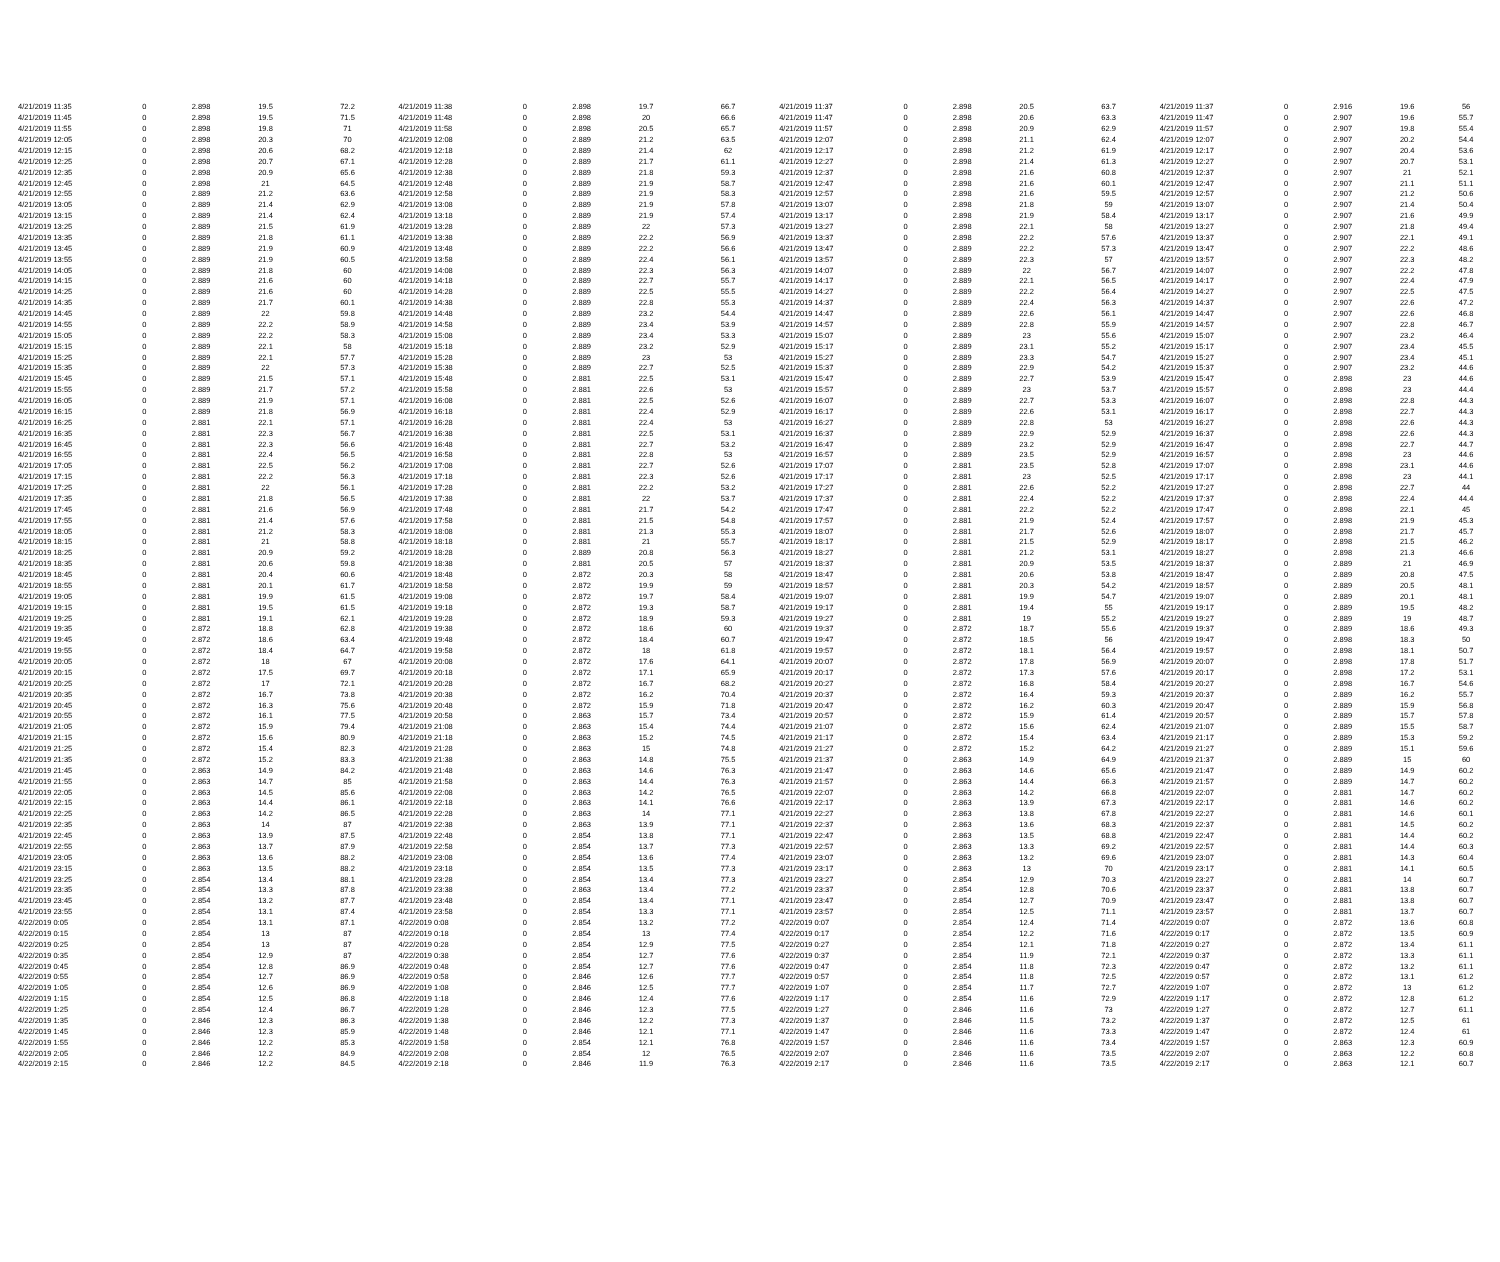| 4/21/2019 11:35 | 0 | 2.898 | 19.5 | 72.2 | 4/21/2019 11:38 | 0 | 2.898 | 19.7 | 66.7 | 4/21/2019 11:37 | 0 | 2.898 | 20.5 | 63.7 | 4/21/2019 11:37 | 0 | 2.916 | 19.6 | 56 |
| 4/21/2019 11:45 | 0 | 2.898 | 19.5 | 71.5 | 4/21/2019 11:48 | 0 | 2.898 | 20 | 66.6 | 4/21/2019 11:47 | 0 | 2.898 | 20.6 | 63.3 | 4/21/2019 11:47 | 0 | 2.907 | 19.6 | 55.7 |
| 4/21/2019 11:55 | 0 | 2.898 | 19.8 | 71 | 4/21/2019 11:58 | 0 | 2.898 | 20.5 | 65.7 | 4/21/2019 11:57 | 0 | 2.898 | 20.9 | 62.9 | 4/21/2019 11:57 | 0 | 2.907 | 19.8 | 55.4 |
| 4/21/2019 12:05 | 0 | 2.898 | 20.3 | 70 | 4/21/2019 12:08 | 0 | 2.889 | 21.2 | 63.5 | 4/21/2019 12:07 | 0 | 2.898 | 21.1 | 62.4 | 4/21/2019 12:07 | 0 | 2.907 | 20.2 | 54.4 |
| 4/21/2019 12:15 | 0 | 2.898 | 20.6 | 68.2 | 4/21/2019 12:18 | 0 | 2.889 | 21.4 | 62 | 4/21/2019 12:17 | 0 | 2.898 | 21.2 | 61.9 | 4/21/2019 12:17 | 0 | 2.907 | 20.4 | 53.6 |
| 4/21/2019 12:25 | 0 | 2.898 | 20.7 | 67.1 | 4/21/2019 12:28 | 0 | 2.889 | 21.7 | 61.1 | 4/21/2019 12:27 | 0 | 2.898 | 21.4 | 61.3 | 4/21/2019 12:27 | 0 | 2.907 | 20.7 | 53.1 |
| 4/21/2019 12:35 | 0 | 2.898 | 20.9 | 65.6 | 4/21/2019 12:38 | 0 | 2.889 | 21.8 | 59.3 | 4/21/2019 12:37 | 0 | 2.898 | 21.6 | 60.8 | 4/21/2019 12:37 | 0 | 2.907 | 21 | 52.1 |
| 4/21/2019 12:45 | 0 | 2.898 | 21 | 64.5 | 4/21/2019 12:48 | 0 | 2.889 | 21.9 | 58.7 | 4/21/2019 12:47 | 0 | 2.898 | 21.6 | 60.1 | 4/21/2019 12:47 | 0 | 2.907 | 21.1 | 51.1 |
| 4/21/2019 12:55 | 0 | 2.889 | 21.2 | 63.6 | 4/21/2019 12:58 | 0 | 2.889 | 21.9 | 58.3 | 4/21/2019 12:57 | 0 | 2.898 | 21.6 | 59.5 | 4/21/2019 12:57 | 0 | 2.907 | 21.2 | 50.6 |
| 4/21/2019 13:05 | 0 | 2.889 | 21.4 | 62.9 | 4/21/2019 13:08 | 0 | 2.889 | 21.9 | 57.8 | 4/21/2019 13:07 | 0 | 2.898 | 21.8 | 59 | 4/21/2019 13:07 | 0 | 2.907 | 21.4 | 50.4 |
| 4/21/2019 13:15 | 0 | 2.889 | 21.4 | 62.4 | 4/21/2019 13:18 | 0 | 2.889 | 21.9 | 57.4 | 4/21/2019 13:17 | 0 | 2.898 | 21.9 | 58.4 | 4/21/2019 13:17 | 0 | 2.907 | 21.6 | 49.9 |
| 4/21/2019 13:25 | 0 | 2.889 | 21.5 | 61.9 | 4/21/2019 13:28 | 0 | 2.889 | 22 | 57.3 | 4/21/2019 13:27 | 0 | 2.898 | 22.1 | 58 | 4/21/2019 13:27 | 0 | 2.907 | 21.8 | 49.4 |
| 4/21/2019 13:35 | 0 | 2.889 | 21.8 | 61.1 | 4/21/2019 13:38 | 0 | 2.889 | 22.2 | 56.9 | 4/21/2019 13:37 | 0 | 2.898 | 22.2 | 57.6 | 4/21/2019 13:37 | 0 | 2.907 | 22.1 | 49.1 |
| 4/21/2019 13:45 | 0 | 2.889 | 21.9 | 60.9 | 4/21/2019 13:48 | 0 | 2.889 | 22.2 | 56.6 | 4/21/2019 13:47 | 0 | 2.889 | 22.2 | 57.3 | 4/21/2019 13:47 | 0 | 2.907 | 22.2 | 48.6 |
| 4/21/2019 13:55 | 0 | 2.889 | 21.9 | 60.5 | 4/21/2019 13:58 | 0 | 2.889 | 22.4 | 56.1 | 4/21/2019 13:57 | 0 | 2.889 | 22.3 | 57 | 4/21/2019 13:57 | 0 | 2.907 | 22.3 | 48.2 |
| 4/21/2019 14:05 | 0 | 2.889 | 21.8 | 60 | 4/21/2019 14:08 | 0 | 2.889 | 22.3 | 56.3 | 4/21/2019 14:07 | 0 | 2.889 | 22 | 56.7 | 4/21/2019 14:07 | 0 | 2.907 | 22.2 | 47.8 |
| 4/21/2019 14:15 | 0 | 2.889 | 21.6 | 60 | 4/21/2019 14:18 | 0 | 2.889 | 22.7 | 55.7 | 4/21/2019 14:17 | 0 | 2.889 | 22.1 | 56.5 | 4/21/2019 14:17 | 0 | 2.907 | 22.4 | 47.9 |
| 4/21/2019 14:25 | 0 | 2.889 | 21.6 | 60 | 4/21/2019 14:28 | 0 | 2.889 | 22.5 | 55.5 | 4/21/2019 14:27 | 0 | 2.889 | 22.2 | 56.4 | 4/21/2019 14:27 | 0 | 2.907 | 22.5 | 47.5 |
| 4/21/2019 14:35 | 0 | 2.889 | 21.7 | 60.1 | 4/21/2019 14:38 | 0 | 2.889 | 22.8 | 55.3 | 4/21/2019 14:37 | 0 | 2.889 | 22.4 | 56.3 | 4/21/2019 14:37 | 0 | 2.907 | 22.6 | 47.2 |
| 4/21/2019 14:45 | 0 | 2.889 | 22 | 59.8 | 4/21/2019 14:48 | 0 | 2.889 | 23.2 | 54.4 | 4/21/2019 14:47 | 0 | 2.889 | 22.6 | 56.1 | 4/21/2019 14:47 | 0 | 2.907 | 22.6 | 46.8 |
| 4/21/2019 14:55 | 0 | 2.889 | 22.2 | 58.9 | 4/21/2019 14:58 | 0 | 2.889 | 23.4 | 53.9 | 4/21/2019 14:57 | 0 | 2.889 | 22.8 | 55.9 | 4/21/2019 14:57 | 0 | 2.907 | 22.8 | 46.7 |
| 4/21/2019 15:05 | 0 | 2.889 | 22.2 | 58.3 | 4/21/2019 15:08 | 0 | 2.889 | 23.4 | 53.3 | 4/21/2019 15:07 | 0 | 2.889 | 23 | 55.6 | 4/21/2019 15:07 | 0 | 2.907 | 23.2 | 46.4 |
| 4/21/2019 15:15 | 0 | 2.889 | 22.1 | 58 | 4/21/2019 15:18 | 0 | 2.889 | 23.2 | 52.9 | 4/21/2019 15:17 | 0 | 2.889 | 23.1 | 55.2 | 4/21/2019 15:17 | 0 | 2.907 | 23.4 | 45.5 |
| 4/21/2019 15:25 | 0 | 2.889 | 22.1 | 57.7 | 4/21/2019 15:28 | 0 | 2.889 | 23 | 53 | 4/21/2019 15:27 | 0 | 2.889 | 23.3 | 54.7 | 4/21/2019 15:27 | 0 | 2.907 | 23.4 | 45.1 |
| 4/21/2019 15:35 | 0 | 2.889 | 22 | 57.3 | 4/21/2019 15:38 | 0 | 2.889 | 22.7 | 52.5 | 4/21/2019 15:37 | 0 | 2.889 | 22.9 | 54.2 | 4/21/2019 15:37 | 0 | 2.907 | 23.2 | 44.6 |
| 4/21/2019 15:45 | 0 | 2.889 | 21.5 | 57.1 | 4/21/2019 15:48 | 0 | 2.881 | 22.5 | 53.1 | 4/21/2019 15:47 | 0 | 2.889 | 22.7 | 53.9 | 4/21/2019 15:47 | 0 | 2.898 | 23 | 44.6 |
| 4/21/2019 15:55 | 0 | 2.889 | 21.7 | 57.2 | 4/21/2019 15:58 | 0 | 2.881 | 22.6 | 53 | 4/21/2019 15:57 | 0 | 2.889 | 23 | 53.7 | 4/21/2019 15:57 | 0 | 2.898 | 23 | 44.4 |
| 4/21/2019 16:05 | 0 | 2.889 | 21.9 | 57.1 | 4/21/2019 16:08 | 0 | 2.881 | 22.5 | 52.6 | 4/21/2019 16:07 | 0 | 2.889 | 22.7 | 53.3 | 4/21/2019 16:07 | 0 | 2.898 | 22.8 | 44.3 |
| 4/21/2019 16:15 | 0 | 2.889 | 21.8 | 56.9 | 4/21/2019 16:18 | 0 | 2.881 | 22.4 | 52.9 | 4/21/2019 16:17 | 0 | 2.889 | 22.6 | 53.1 | 4/21/2019 16:17 | 0 | 2.898 | 22.7 | 44.3 |
| 4/21/2019 16:25 | 0 | 2.881 | 22.1 | 57.1 | 4/21/2019 16:28 | 0 | 2.881 | 22.4 | 53 | 4/21/2019 16:27 | 0 | 2.889 | 22.8 | 53 | 4/21/2019 16:27 | 0 | 2.898 | 22.6 | 44.3 |
| 4/21/2019 16:35 | 0 | 2.881 | 22.3 | 56.7 | 4/21/2019 16:38 | 0 | 2.881 | 22.5 | 53.1 | 4/21/2019 16:37 | 0 | 2.889 | 22.9 | 52.9 | 4/21/2019 16:37 | 0 | 2.898 | 22.6 | 44.3 |
| 4/21/2019 16:45 | 0 | 2.881 | 22.3 | 56.6 | 4/21/2019 16:48 | 0 | 2.881 | 22.7 | 53.2 | 4/21/2019 16:47 | 0 | 2.889 | 23.2 | 52.9 | 4/21/2019 16:47 | 0 | 2.898 | 22.7 | 44.7 |
| 4/21/2019 16:55 | 0 | 2.881 | 22.4 | 56.5 | 4/21/2019 16:58 | 0 | 2.881 | 22.8 | 53 | 4/21/2019 16:57 | 0 | 2.889 | 23.5 | 52.9 | 4/21/2019 16:57 | 0 | 2.898 | 23 | 44.6 |
| 4/21/2019 17:05 | 0 | 2.881 | 22.5 | 56.2 | 4/21/2019 17:08 | 0 | 2.881 | 22.7 | 52.6 | 4/21/2019 17:07 | 0 | 2.881 | 23.5 | 52.8 | 4/21/2019 17:07 | 0 | 2.898 | 23.1 | 44.6 |
| 4/21/2019 17:15 | 0 | 2.881 | 22.2 | 56.3 | 4/21/2019 17:18 | 0 | 2.881 | 22.3 | 52.6 | 4/21/2019 17:17 | 0 | 2.881 | 23 | 52.5 | 4/21/2019 17:17 | 0 | 2.898 | 23 | 44.1 |
| 4/21/2019 17:25 | 0 | 2.881 | 22 | 56.1 | 4/21/2019 17:28 | 0 | 2.881 | 22.2 | 53.2 | 4/21/2019 17:27 | 0 | 2.881 | 22.6 | 52.2 | 4/21/2019 17:27 | 0 | 2.898 | 22.7 | 44 |
| 4/21/2019 17:35 | 0 | 2.881 | 21.8 | 56.5 | 4/21/2019 17:38 | 0 | 2.881 | 22 | 53.7 | 4/21/2019 17:37 | 0 | 2.881 | 22.4 | 52.2 | 4/21/2019 17:37 | 0 | 2.898 | 22.4 | 44.4 |
| 4/21/2019 17:45 | 0 | 2.881 | 21.6 | 56.9 | 4/21/2019 17:48 | 0 | 2.881 | 21.7 | 54.2 | 4/21/2019 17:47 | 0 | 2.881 | 22.2 | 52.2 | 4/21/2019 17:47 | 0 | 2.898 | 22.1 | 45 |
| 4/21/2019 17:55 | 0 | 2.881 | 21.4 | 57.6 | 4/21/2019 17:58 | 0 | 2.881 | 21.5 | 54.8 | 4/21/2019 17:57 | 0 | 2.881 | 21.9 | 52.4 | 4/21/2019 17:57 | 0 | 2.898 | 21.9 | 45.3 |
| 4/21/2019 18:05 | 0 | 2.881 | 21.2 | 58.3 | 4/21/2019 18:08 | 0 | 2.881 | 21.3 | 55.3 | 4/21/2019 18:07 | 0 | 2.881 | 21.7 | 52.6 | 4/21/2019 18:07 | 0 | 2.898 | 21.7 | 45.7 |
| 4/21/2019 18:15 | 0 | 2.881 | 21 | 58.8 | 4/21/2019 18:18 | 0 | 2.881 | 21 | 55.7 | 4/21/2019 18:17 | 0 | 2.881 | 21.5 | 52.9 | 4/21/2019 18:17 | 0 | 2.898 | 21.5 | 46.2 |
| 4/21/2019 18:25 | 0 | 2.881 | 20.9 | 59.2 | 4/21/2019 18:28 | 0 | 2.889 | 20.8 | 56.3 | 4/21/2019 18:27 | 0 | 2.881 | 21.2 | 53.1 | 4/21/2019 18:27 | 0 | 2.898 | 21.3 | 46.6 |
| 4/21/2019 18:35 | 0 | 2.881 | 20.6 | 59.8 | 4/21/2019 18:38 | 0 | 2.881 | 20.5 | 57 | 4/21/2019 18:37 | 0 | 2.881 | 20.9 | 53.5 | 4/21/2019 18:37 | 0 | 2.889 | 21 | 46.9 |
| 4/21/2019 18:45 | 0 | 2.881 | 20.4 | 60.6 | 4/21/2019 18:48 | 0 | 2.872 | 20.3 | 58 | 4/21/2019 18:47 | 0 | 2.881 | 20.6 | 53.8 | 4/21/2019 18:47 | 0 | 2.889 | 20.8 | 47.5 |
| 4/21/2019 18:55 | 0 | 2.881 | 20.1 | 61.7 | 4/21/2019 18:58 | 0 | 2.872 | 19.9 | 59 | 4/21/2019 18:57 | 0 | 2.881 | 20.3 | 54.2 | 4/21/2019 18:57 | 0 | 2.889 | 20.5 | 48.1 |
| 4/21/2019 19:05 | 0 | 2.881 | 19.9 | 61.5 | 4/21/2019 19:08 | 0 | 2.872 | 19.7 | 58.4 | 4/21/2019 19:07 | 0 | 2.881 | 19.9 | 54.7 | 4/21/2019 19:07 | 0 | 2.889 | 20.1 | 48.1 |
| 4/21/2019 19:15 | 0 | 2.881 | 19.5 | 61.5 | 4/21/2019 19:18 | 0 | 2.872 | 19.3 | 58.7 | 4/21/2019 19:17 | 0 | 2.881 | 19.4 | 55 | 4/21/2019 19:17 | 0 | 2.889 | 19.5 | 48.2 |
| 4/21/2019 19:25 | 0 | 2.881 | 19.1 | 62.1 | 4/21/2019 19:28 | 0 | 2.872 | 18.9 | 59.3 | 4/21/2019 19:27 | 0 | 2.881 | 19 | 55.2 | 4/21/2019 19:27 | 0 | 2.889 | 19 | 48.7 |
| 4/21/2019 19:35 | 0 | 2.872 | 18.8 | 62.8 | 4/21/2019 19:38 | 0 | 2.872 | 18.6 | 60 | 4/21/2019 19:37 | 0 | 2.872 | 18.7 | 55.6 | 4/21/2019 19:37 | 0 | 2.889 | 18.6 | 49.3 |
| 4/21/2019 19:45 | 0 | 2.872 | 18.6 | 63.4 | 4/21/2019 19:48 | 0 | 2.872 | 18.4 | 60.7 | 4/21/2019 19:47 | 0 | 2.872 | 18.5 | 56 | 4/21/2019 19:47 | 0 | 2.898 | 18.3 | 50 |
| 4/21/2019 19:55 | 0 | 2.872 | 18.4 | 64.7 | 4/21/2019 19:58 | 0 | 2.872 | 18 | 61.8 | 4/21/2019 19:57 | 0 | 2.872 | 18.1 | 56.4 | 4/21/2019 19:57 | 0 | 2.898 | 18.1 | 50.7 |
| 4/21/2019 20:05 | 0 | 2.872 | 18 | 67 | 4/21/2019 20:08 | 0 | 2.872 | 17.6 | 64.1 | 4/21/2019 20:07 | 0 | 2.872 | 17.8 | 56.9 | 4/21/2019 20:07 | 0 | 2.898 | 17.8 | 51.7 |
| 4/21/2019 20:15 | 0 | 2.872 | 17.5 | 69.7 | 4/21/2019 20:18 | 0 | 2.872 | 17.1 | 65.9 | 4/21/2019 20:17 | 0 | 2.872 | 17.3 | 57.6 | 4/21/2019 20:17 | 0 | 2.898 | 17.2 | 53.1 |
| 4/21/2019 20:25 | 0 | 2.872 | 17 | 72.1 | 4/21/2019 20:28 | 0 | 2.872 | 16.7 | 68.2 | 4/21/2019 20:27 | 0 | 2.872 | 16.8 | 58.4 | 4/21/2019 20:27 | 0 | 2.898 | 16.7 | 54.6 |
| 4/21/2019 20:35 | 0 | 2.872 | 16.7 | 73.8 | 4/21/2019 20:38 | 0 | 2.872 | 16.2 | 70.4 | 4/21/2019 20:37 | 0 | 2.872 | 16.4 | 59.3 | 4/21/2019 20:37 | 0 | 2.889 | 16.2 | 55.7 |
| 4/21/2019 20:45 | 0 | 2.872 | 16.3 | 75.6 | 4/21/2019 20:48 | 0 | 2.872 | 15.9 | 71.8 | 4/21/2019 20:47 | 0 | 2.872 | 16.2 | 60.3 | 4/21/2019 20:47 | 0 | 2.889 | 15.9 | 56.8 |
| 4/21/2019 20:55 | 0 | 2.872 | 16.1 | 77.5 | 4/21/2019 20:58 | 0 | 2.863 | 15.7 | 73.4 | 4/21/2019 20:57 | 0 | 2.872 | 15.9 | 61.4 | 4/21/2019 20:57 | 0 | 2.889 | 15.7 | 57.8 |
| 4/21/2019 21:05 | 0 | 2.872 | 15.9 | 79.4 | 4/21/2019 21:08 | 0 | 2.863 | 15.4 | 74.4 | 4/21/2019 21:07 | 0 | 2.872 | 15.6 | 62.4 | 4/21/2019 21:07 | 0 | 2.889 | 15.5 | 58.7 |
| 4/21/2019 21:15 | 0 | 2.872 | 15.6 | 80.9 | 4/21/2019 21:18 | 0 | 2.863 | 15.2 | 74.5 | 4/21/2019 21:17 | 0 | 2.872 | 15.4 | 63.4 | 4/21/2019 21:17 | 0 | 2.889 | 15.3 | 59.2 |
| 4/21/2019 21:25 | 0 | 2.872 | 15.4 | 82.3 | 4/21/2019 21:28 | 0 | 2.863 | 15 | 74.8 | 4/21/2019 21:27 | 0 | 2.872 | 15.2 | 64.2 | 4/21/2019 21:27 | 0 | 2.889 | 15.1 | 59.6 |
| 4/21/2019 21:35 | 0 | 2.872 | 15.2 | 83.3 | 4/21/2019 21:38 | 0 | 2.863 | 14.8 | 75.5 | 4/21/2019 21:37 | 0 | 2.863 | 14.9 | 64.9 | 4/21/2019 21:37 | 0 | 2.889 | 15 | 60 |
| 4/21/2019 21:45 | 0 | 2.863 | 14.9 | 84.2 | 4/21/2019 21:48 | 0 | 2.863 | 14.6 | 76.3 | 4/21/2019 21:47 | 0 | 2.863 | 14.6 | 65.6 | 4/21/2019 21:47 | 0 | 2.889 | 14.9 | 60.2 |
| 4/21/2019 21:55 | 0 | 2.863 | 14.7 | 85 | 4/21/2019 21:58 | 0 | 2.863 | 14.4 | 76.3 | 4/21/2019 21:57 | 0 | 2.863 | 14.4 | 66.3 | 4/21/2019 21:57 | 0 | 2.889 | 14.7 | 60.2 |
| 4/21/2019 22:05 | 0 | 2.863 | 14.5 | 85.6 | 4/21/2019 22:08 | 0 | 2.863 | 14.2 | 76.5 | 4/21/2019 22:07 | 0 | 2.863 | 14.2 | 66.8 | 4/21/2019 22:07 | 0 | 2.881 | 14.7 | 60.2 |
| 4/21/2019 22:15 | 0 | 2.863 | 14.4 | 86.1 | 4/21/2019 22:18 | 0 | 2.863 | 14.1 | 76.6 | 4/21/2019 22:17 | 0 | 2.863 | 13.9 | 67.3 | 4/21/2019 22:17 | 0 | 2.881 | 14.6 | 60.2 |
| 4/21/2019 22:25 | 0 | 2.863 | 14.2 | 86.5 | 4/21/2019 22:28 | 0 | 2.863 | 14 | 77.1 | 4/21/2019 22:27 | 0 | 2.863 | 13.8 | 67.8 | 4/21/2019 22:27 | 0 | 2.881 | 14.6 | 60.1 |
| 4/21/2019 22:35 | 0 | 2.863 | 14 | 87 | 4/21/2019 22:38 | 0 | 2.863 | 13.9 | 77.1 | 4/21/2019 22:37 | 0 | 2.863 | 13.6 | 68.3 | 4/21/2019 22:37 | 0 | 2.881 | 14.5 | 60.2 |
| 4/21/2019 22:45 | 0 | 2.863 | 13.9 | 87.5 | 4/21/2019 22:48 | 0 | 2.854 | 13.8 | 77.1 | 4/21/2019 22:47 | 0 | 2.863 | 13.5 | 68.8 | 4/21/2019 22:47 | 0 | 2.881 | 14.4 | 60.2 |
| 4/21/2019 22:55 | 0 | 2.863 | 13.7 | 87.9 | 4/21/2019 22:58 | 0 | 2.854 | 13.7 | 77.3 | 4/21/2019 22:57 | 0 | 2.863 | 13.3 | 69.2 | 4/21/2019 22:57 | 0 | 2.881 | 14.4 | 60.3 |
| 4/21/2019 23:05 | 0 | 2.863 | 13.6 | 88.2 | 4/21/2019 23:08 | 0 | 2.854 | 13.6 | 77.4 | 4/21/2019 23:07 | 0 | 2.863 | 13.2 | 69.6 | 4/21/2019 23:07 | 0 | 2.881 | 14.3 | 60.4 |
| 4/21/2019 23:15 | 0 | 2.863 | 13.5 | 88.2 | 4/21/2019 23:18 | 0 | 2.854 | 13.5 | 77.3 | 4/21/2019 23:17 | 0 | 2.863 | 13 | 70 | 4/21/2019 23:17 | 0 | 2.881 | 14.1 | 60.5 |
| 4/21/2019 23:25 | 0 | 2.854 | 13.4 | 88.1 | 4/21/2019 23:28 | 0 | 2.854 | 13.4 | 77.3 | 4/21/2019 23:27 | 0 | 2.854 | 12.9 | 70.3 | 4/21/2019 23:27 | 0 | 2.881 | 14 | 60.7 |
| 4/21/2019 23:35 | 0 | 2.854 | 13.3 | 87.8 | 4/21/2019 23:38 | 0 | 2.863 | 13.4 | 77.2 | 4/21/2019 23:37 | 0 | 2.854 | 12.8 | 70.6 | 4/21/2019 23:37 | 0 | 2.881 | 13.8 | 60.7 |
| 4/21/2019 23:45 | 0 | 2.854 | 13.2 | 87.7 | 4/21/2019 23:48 | 0 | 2.854 | 13.4 | 77.1 | 4/21/2019 23:47 | 0 | 2.854 | 12.7 | 70.9 | 4/21/2019 23:47 | 0 | 2.881 | 13.8 | 60.7 |
| 4/21/2019 23:55 | 0 | 2.854 | 13.1 | 87.4 | 4/21/2019 23:58 | 0 | 2.854 | 13.3 | 77.1 | 4/21/2019 23:57 | 0 | 2.854 | 12.5 | 71.1 | 4/21/2019 23:57 | 0 | 2.881 | 13.7 | 60.7 |
| 4/22/2019 0:05 | 0 | 2.854 | 13.1 | 87.1 | 4/22/2019 0:08 | 0 | 2.854 | 13.2 | 77.2 | 4/22/2019 0:07 | 0 | 2.854 | 12.4 | 71.4 | 4/22/2019 0:07 | 0 | 2.872 | 13.6 | 60.8 |
| 4/22/2019 0:15 | 0 | 2.854 | 13 | 87 | 4/22/2019 0:18 | 0 | 2.854 | 13 | 77.4 | 4/22/2019 0:17 | 0 | 2.854 | 12.2 | 71.6 | 4/22/2019 0:17 | 0 | 2.872 | 13.5 | 60.9 |
| 4/22/2019 0:25 | 0 | 2.854 | 13 | 87 | 4/22/2019 0:28 | 0 | 2.854 | 12.9 | 77.5 | 4/22/2019 0:27 | 0 | 2.854 | 12.1 | 71.8 | 4/22/2019 0:27 | 0 | 2.872 | 13.4 | 61.1 |
| 4/22/2019 0:35 | 0 | 2.854 | 12.9 | 87 | 4/22/2019 0:38 | 0 | 2.854 | 12.7 | 77.6 | 4/22/2019 0:37 | 0 | 2.854 | 11.9 | 72.1 | 4/22/2019 0:37 | 0 | 2.872 | 13.3 | 61.1 |
| 4/22/2019 0:45 | 0 | 2.854 | 12.8 | 86.9 | 4/22/2019 0:48 | 0 | 2.854 | 12.7 | 77.6 | 4/22/2019 0:47 | 0 | 2.854 | 11.8 | 72.3 | 4/22/2019 0:47 | 0 | 2.872 | 13.2 | 61.1 |
| 4/22/2019 0:55 | 0 | 2.854 | 12.7 | 86.9 | 4/22/2019 0:58 | 0 | 2.846 | 12.6 | 77.7 | 4/22/2019 0:57 | 0 | 2.854 | 11.8 | 72.5 | 4/22/2019 0:57 | 0 | 2.872 | 13.1 | 61.2 |
| 4/22/2019 1:05 | 0 | 2.854 | 12.6 | 86.9 | 4/22/2019 1:08 | 0 | 2.846 | 12.5 | 77.7 | 4/22/2019 1:07 | 0 | 2.854 | 11.7 | 72.7 | 4/22/2019 1:07 | 0 | 2.872 | 13 | 61.2 |
| 4/22/2019 1:15 | 0 | 2.854 | 12.5 | 86.8 | 4/22/2019 1:18 | 0 | 2.846 | 12.4 | 77.6 | 4/22/2019 1:17 | 0 | 2.854 | 11.6 | 72.9 | 4/22/2019 1:17 | 0 | 2.872 | 12.8 | 61.2 |
| 4/22/2019 1:25 | 0 | 2.854 | 12.4 | 86.7 | 4/22/2019 1:28 | 0 | 2.846 | 12.3 | 77.5 | 4/22/2019 1:27 | 0 | 2.846 | 11.6 | 73 | 4/22/2019 1:27 | 0 | 2.872 | 12.7 | 61.1 |
| 4/22/2019 1:35 | 0 | 2.846 | 12.3 | 86.3 | 4/22/2019 1:38 | 0 | 2.846 | 12.2 | 77.3 | 4/22/2019 1:37 | 0 | 2.846 | 11.5 | 73.2 | 4/22/2019 1:37 | 0 | 2.872 | 12.5 | 61 |
| 4/22/2019 1:45 | 0 | 2.846 | 12.3 | 85.9 | 4/22/2019 1:48 | 0 | 2.846 | 12.1 | 77.1 | 4/22/2019 1:47 | 0 | 2.846 | 11.6 | 73.3 | 4/22/2019 1:47 | 0 | 2.872 | 12.4 | 61 |
| 4/22/2019 1:55 | 0 | 2.846 | 12.2 | 85.3 | 4/22/2019 1:58 | 0 | 2.854 | 12.1 | 76.8 | 4/22/2019 1:57 | 0 | 2.846 | 11.6 | 73.4 | 4/22/2019 1:57 | 0 | 2.863 | 12.3 | 60.9 |
| 4/22/2019 2:05 | 0 | 2.846 | 12.2 | 84.9 | 4/22/2019 2:08 | 0 | 2.854 | 12 | 76.5 | 4/22/2019 2:07 | 0 | 2.846 | 11.6 | 73.5 | 4/22/2019 2:07 | 0 | 2.863 | 12.2 | 60.8 |
| 4/22/2019 2:15 | 0 | 2.846 | 12.2 | 84.5 | 4/22/2019 2:18 | 0 | 2.846 | 11.9 | 76.3 | 4/22/2019 2:17 | 0 | 2.846 | 11.6 | 73.5 | 4/22/2019 2:17 | 0 | 2.863 | 12.1 | 60.7 |